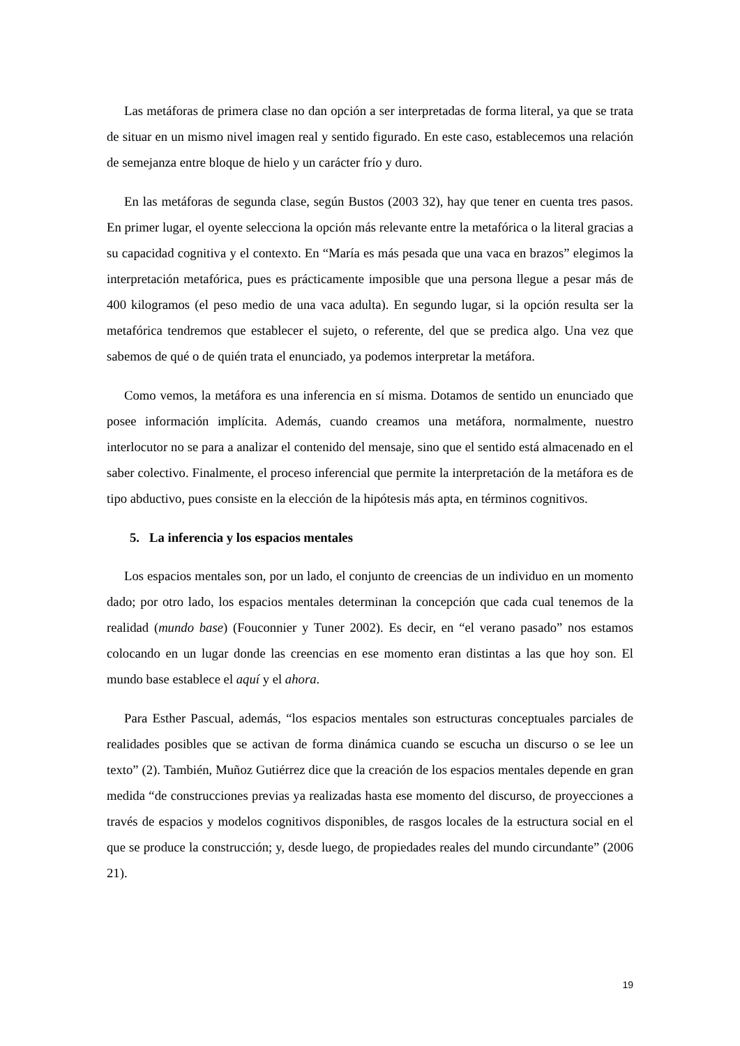Las metáforas de primera clase no dan opción a ser interpretadas de forma literal, ya que se trata de situar en un mismo nivel imagen real y sentido figurado. En este caso, establecemos una relación de semejanza entre bloque de hielo y un carácter frío y duro.
En las metáforas de segunda clase, según Bustos (2003 32), hay que tener en cuenta tres pasos. En primer lugar, el oyente selecciona la opción más relevante entre la metafórica o la literal gracias a su capacidad cognitiva y el contexto. En “María es más pesada que una vaca en brazos” elegimos la interpretación metafórica, pues es prácticamente imposible que una persona llegue a pesar más de 400 kilogramos (el peso medio de una vaca adulta). En segundo lugar, si la opción resulta ser la metafórica tendremos que establecer el sujeto, o referente, del que se predica algo. Una vez que sabemos de qué o de quién trata el enunciado, ya podemos interpretar la metáfora.
Como vemos, la metáfora es una inferencia en sí misma. Dotamos de sentido un enunciado que posee información implícita. Además, cuando creamos una metáfora, normalmente, nuestro interlocutor no se para a analizar el contenido del mensaje, sino que el sentido está almacenado en el saber colectivo. Finalmente, el proceso inferencial que permite la interpretación de la metáfora es de tipo abductivo, pues consiste en la elección de la hipótesis más apta, en términos cognitivos.
5. La inferencia y los espacios mentales
Los espacios mentales son, por un lado, el conjunto de creencias de un individuo en un momento dado; por otro lado, los espacios mentales determinan la concepción que cada cual tenemos de la realidad (mundo base) (Fouconnier y Tuner 2002). Es decir, en “el verano pasado” nos estamos colocando en un lugar donde las creencias en ese momento eran distintas a las que hoy son. El mundo base establece el aquí y el ahora.
Para Esther Pascual, además, “los espacios mentales son estructuras conceptuales parciales de realidades posibles que se activan de forma dinámica cuando se escucha un discurso o se lee un texto” (2). También, Muñoz Gutiérrez dice que la creación de los espacios mentales depende en gran medida “de construcciones previas ya realizadas hasta ese momento del discurso, de proyecciones a través de espacios y modelos cognitivos disponibles, de rasgos locales de la estructura social en el que se produce la construcción; y, desde luego, de propiedades reales del mundo circundante” (2006 21).
19